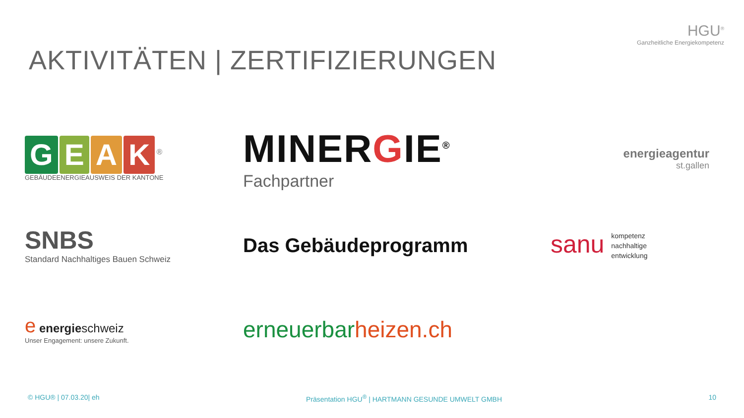AKTIVITÄTEN | ZERTIFIZIERUNGEN
HGU<sup>®</sup>
Ganzheitliche Energiekompetenz
GEAK<sup>®</sup>
GEBÄUDEENERGIEAUSWEIS DER KANTONE
MINERGIE<sup>®</sup>
Fachpartner
energieagentur
st.gallen
SNBS
Standard Nachhaltiges Bauen Schweiz
Das Gebäudeprogramm
sanu kompetenz
nachhaltige
entwicklung
e energieschweiz
Unser Engagement: unsere Zukunft.
erneuerbarheizen.ch
© HGU® | 07.03.20| eh Präsentation HGU<sup>®</sup> | HARTMANN GESUNDE UMWELT GMBH 10